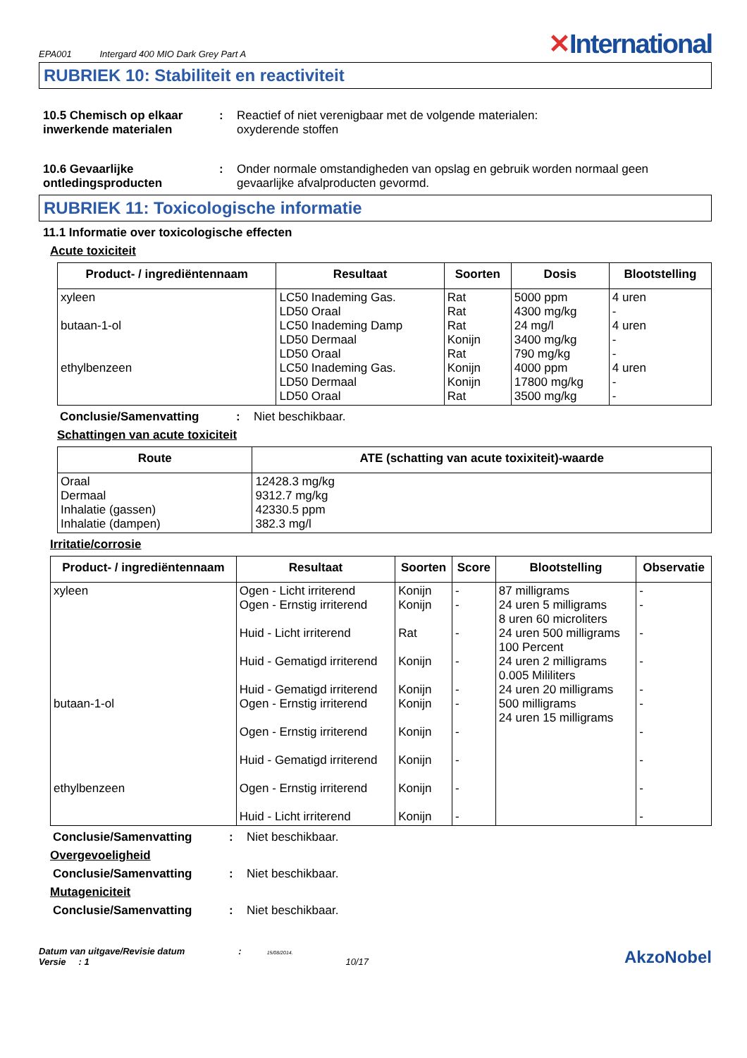EPA001 Intergard 400 MIO Dark Grey Part A
✕International
RUBRIEK 10: Stabiliteit en reactiviteit
10.5 Chemisch op elkaar inwerkende materialen
: Reactief of niet verenigbaar met de volgende materialen:
oxyderende stoffen
10.6 Gevaarlijke ontledingsproducten
: Onder normale omstandigheden van opslag en gebruik worden normaal geen gevaarlijke afvalproducten gevormd.
RUBRIEK 11: Toxicologische informatie
11.1 Informatie over toxicologische effecten
Acute toxiciteit
| Product- / ingrediëntennaam | Resultaat | Soorten | Dosis | Blootstelling |
| --- | --- | --- | --- | --- |
| xyleen butaan-1-ol ethylbenzeen | LC50 Inademing Gas. LD50 Oraal LC50 Inademing Damp LD50 Dermaal LD50 Oraal LC50 Inademing Gas. LD50 Dermaal LD50 Oraal | Rat Rat Rat Konijn Rat Konijn Konijn Rat | 5000 ppm 4300 mg/kg 24 mg/l 3400 mg/kg 790 mg/kg 4000 ppm 17800 mg/kg 3500 mg/kg | 4 uren - 4 uren - - 4 uren - - |
Conclusie/Samenvatting : Niet beschikbaar.
Schattingen van acute toxiciteit
| Route | ATE (schatting van acute toxixiteit)-waarde |
| --- | --- |
| Oraal Dermaal Inhalatie (gassen) Inhalatie (dampen) | 12428.3 mg/kg 9312.7 mg/kg 42330.5 ppm 382.3 mg/l |
Irritatie/corrosie
| Product- / ingrediëntennaam | Resultaat | Soorten | Score | Blootstelling | Observatie |
| --- | --- | --- | --- | --- | --- |
| xyleen butaan-1-ol ethylbenzeen | Ogen - Licht irriterend Ogen - Ernstig irriterend Huid - Licht irriterend Huid - Gematigd irriterend Huid - Gematigd irriterend Ogen - Ernstig irriterend Ogen - Ernstig irriterend Huid - Gematigd irriterend Ogen - Ernstig irriterend Huid - Licht irriterend | Konijn Konijn Rat Konijn Konijn Konijn Konijn Konijn Konijn Konijn | - - - - - - - - - - | 87 milligrams 24 uren 5 milligrams 8 uren 60 microliters 24 uren 500 milligrams 100 Percent 24 uren 2 milligrams 0.005 Mililiters 24 uren 20 milligrams 500 milligrams 24 uren 15 milligrams | - - - - - - - - - - |
Conclusie/Samenvatting : Niet beschikbaar.
Overgevoeligheid
Conclusie/Samenvatting : Niet beschikbaar.
Mutageniciteit
Conclusie/Samenvatting : Niet beschikbaar.
Datum van uitgave/Revisie datum : 15/08/2014.
Versie : 1 10/17
AkzoNobel